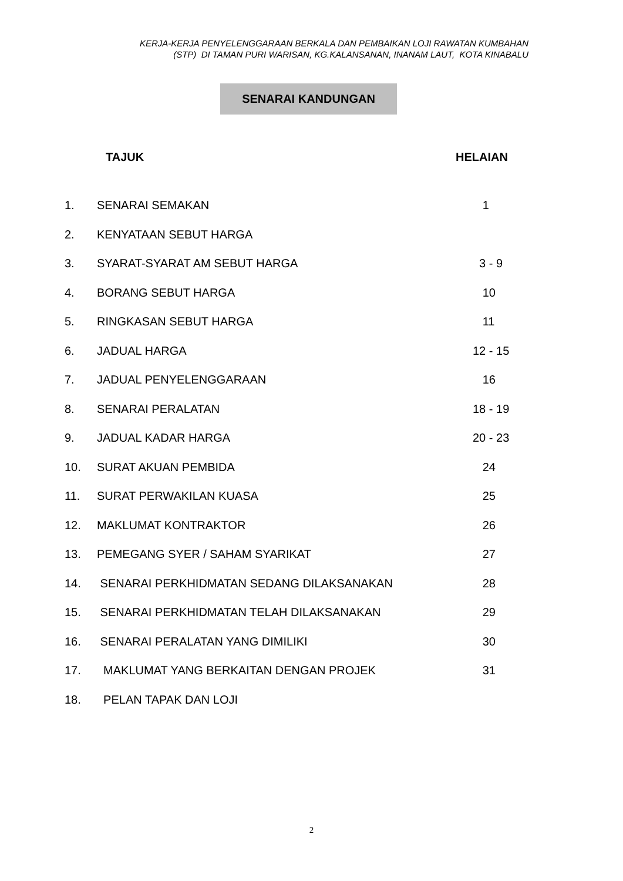KERJA-KERJA PENYELENGGARAAN BERKALA DAN PEMBAIKAN LOJI RAWATAN KUMBAHAN
(STP) DI TAMAN PURI WARISAN, KG.KALANSANAN, INANAM LAUT, KOTA KINABALU
SENARAI KANDUNGAN
TAJUK HELAIAN
| 1. | SENARAI SEMAKAN | 1 |
| 2. | KENYATAAN SEBUT HARGA | |
| 3. | SYARAT-SYARAT AM SEBUT HARGA | 3 - 9 |
| 4. | BORANG SEBUT HARGA | 10 |
| 5. | RINGKASAN SEBUT HARGA | 11 |
| 6. | JADUAL HARGA | 12 - 15 |
| 7. | JADUAL PENYELENGGARAAN | 16 |
| 8. | SENARAI PERALATAN | 18 - 19 |
| 9. | JADUAL KADAR HARGA | 20 - 23 |
| 10. | SURAT AKUAN PEMBIDA | 24 |
| 11. | SURAT PERWAKILAN KUASA | 25 |
| 12. | MAKLUMAT KONTRAKTOR | 26 |
| 13. | PEMEGANG SYER / SAHAM SYARIKAT | 27 |
| 14. | SENARAI PERKHIDMATAN SEDANG DILAKSANAKAN | 28 |
| 15. | SENARAI PERKHIDMATAN TELAH DILAKSANAKAN | 29 |
| 16. | SENARAI PERALATAN YANG DIMILIKI | 30 |
| 17. | MAKLUMAT YANG BERKAITAN DENGAN PROJEK | 31 |
| 18. | PELAN TAPAK DAN LOJI | |
2